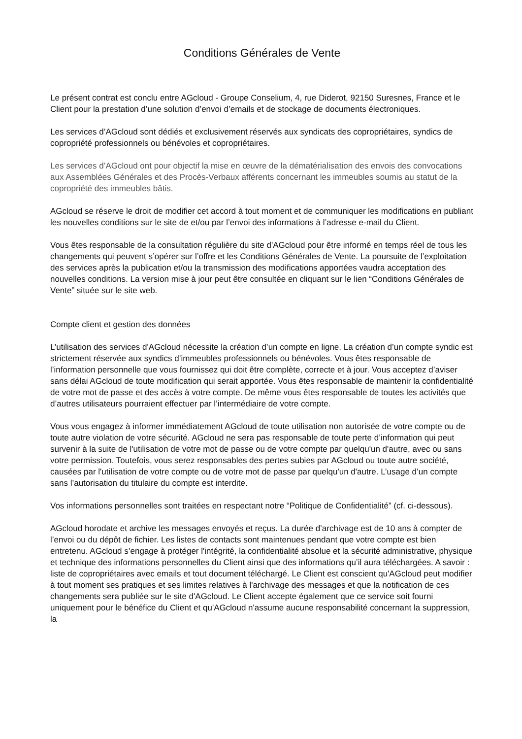Conditions Générales de Vente
Le présent contrat est conclu entre AGcloud - Groupe Conselium, 4, rue Diderot, 92150 Suresnes, France et le Client pour la prestation d’une solution d’envoi d’emails et de stockage de documents électroniques.
Les services d’AGcloud sont dédiés et exclusivement réservés aux syndicats des copropriétaires, syndics de copropriété professionnels ou bénévoles et copropriétaires.
Les services d’AGcloud ont pour objectif la mise en œuvre de la dématérialisation des envois des convocations aux Assemblées Générales et des Procès-Verbaux afférents concernant les immeubles soumis au statut de la copropriété des immeubles bâtis.
AGcloud se réserve le droit de modifier cet accord à tout moment et de communiquer les modifications en publiant les nouvelles conditions sur le site de et/ou par l’envoi des informations à l’adresse e-mail du Client.
Vous êtes responsable de la consultation régulière du site d'AGcloud pour être informé en temps réel de tous les changements qui peuvent s’opérer sur l’offre et les Conditions Générales de Vente. La poursuite de l’exploitation des services après la publication et/ou la transmission des modifications apportées vaudra acceptation des nouvelles conditions. La version mise à jour peut être consultée en cliquant sur le lien “Conditions Générales de Vente” située sur le site web.
Compte client et gestion des données
L’utilisation des services d'AGcloud nécessite la création d’un compte en ligne. La création d’un compte syndic est strictement réservée aux syndics d’immeubles professionnels ou bénévoles. Vous êtes responsable de l’information personnelle que vous fournissez qui doit être complète, correcte et à jour. Vous acceptez d’aviser sans délai AGcloud de toute modification qui serait apportée. Vous êtes responsable de maintenir la confidentialité de votre mot de passe et des accès à votre compte. De même vous êtes responsable de toutes les activités que d’autres utilisateurs pourraient effectuer par l’intermédiaire de votre compte.
Vous vous engagez à informer immédiatement AGcloud de toute utilisation non autorisée de votre compte ou de toute autre violation de votre sécurité. AGcloud ne sera pas responsable de toute perte d’information qui peut survenir à la suite de l'utilisation de votre mot de passe ou de votre compte par quelqu'un d'autre, avec ou sans votre permission. Toutefois, vous serez responsables des pertes subies par AGcloud ou toute autre société, causées par l'utilisation de votre compte ou de votre mot de passe par quelqu'un d'autre. L’usage d’un compte sans l’autorisation du titulaire du compte est interdite.
Vos informations personnelles sont traitées en respectant notre “Politique de Confidentialité” (cf. ci-dessous).
AGcloud horodate et archive les messages envoyés et reçus. La durée d’archivage est de 10 ans à compter de l’envoi ou du dépôt de fichier. Les listes de contacts sont maintenues pendant que votre compte est bien entretenu. AGcloud s’engage à protéger l'intégrité, la confidentialité absolue et la sécurité administrative, physique et technique des informations personnelles du Client ainsi que des informations qu’il aura téléchargées. A savoir : liste de copropriétaires avec emails et tout document téléchargé. Le Client est conscient qu'AGcloud peut modifier à tout moment ses pratiques et ses limites relatives à l'archivage des messages et que la notification de ces changements sera publiée sur le site d'AGcloud. Le Client accepte également que ce service soit fourni uniquement pour le bénéfice du Client et qu'AGcloud n'assume aucune responsabilité concernant la suppression, la